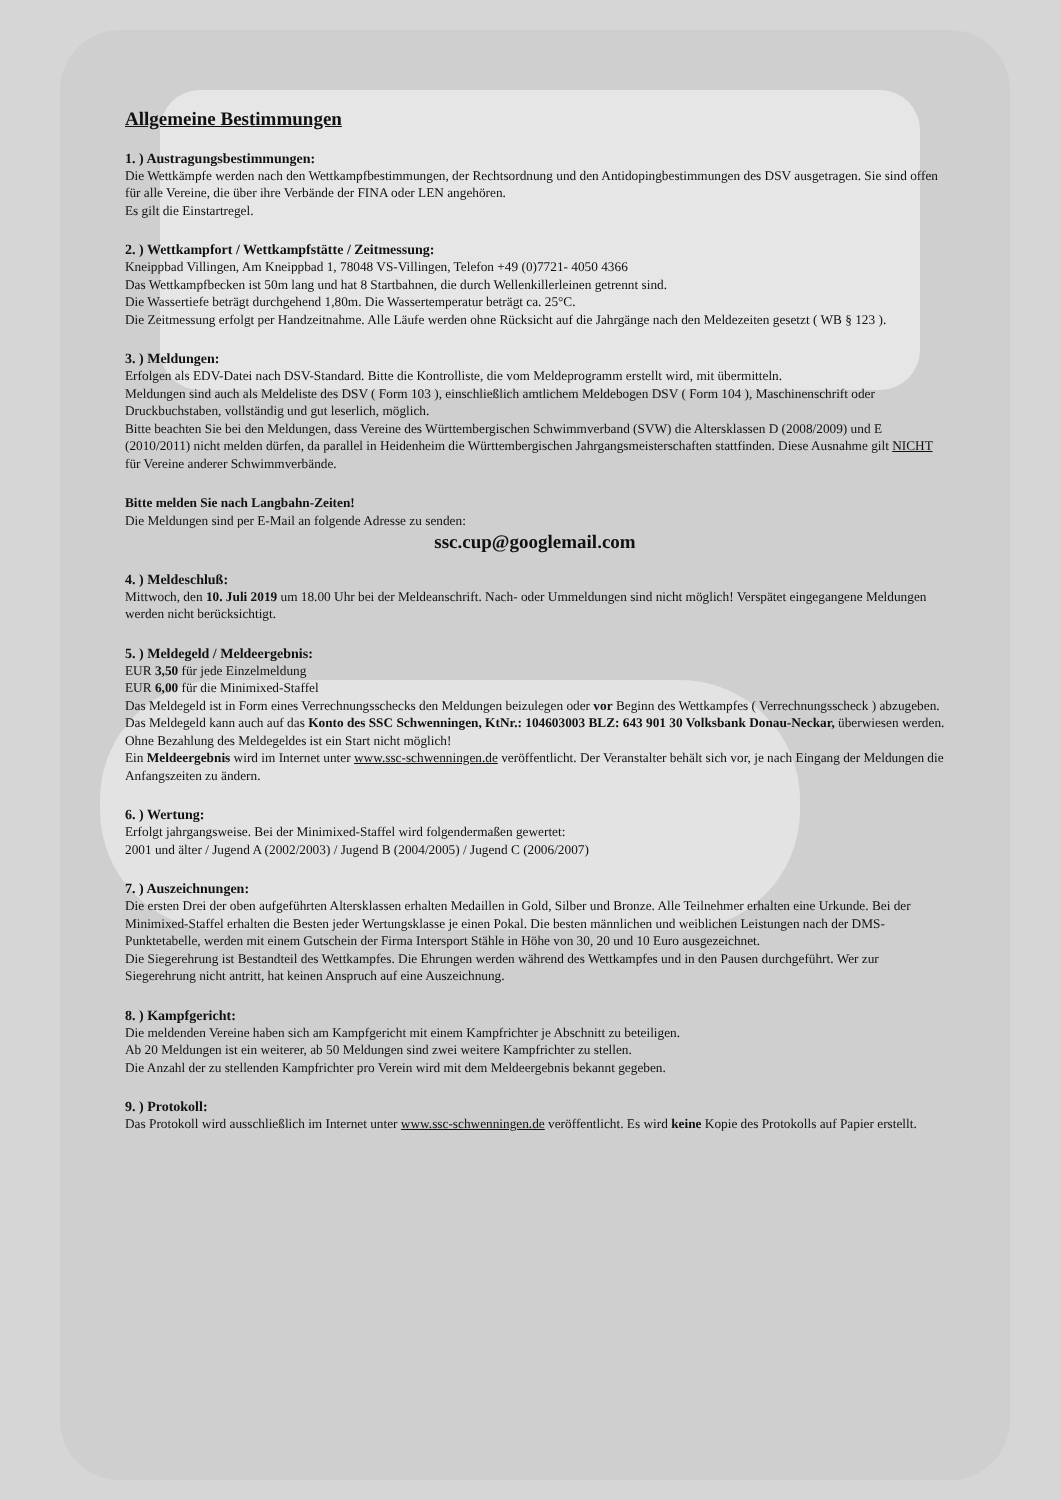Allgemeine Bestimmungen
1. ) Austragungsbestimmungen:
Die Wettkämpfe werden nach den Wettkampfbestimmungen, der Rechtsordnung und den Antidopingbestimmungen des DSV ausgetragen. Sie sind offen für alle Vereine, die über ihre Verbände der FINA oder LEN angehören.
Es gilt die Einstartregel.
2. ) Wettkampfort / Wettkampfstätte / Zeitmessung:
Kneippbad Villingen, Am Kneippbad 1, 78048 VS-Villingen, Telefon +49 (0)7721- 4050 4366
Das Wettkampfbecken ist 50m lang und hat 8 Startbahnen, die durch Wellenkillerleinen getrennt sind.
Die Wassertiefe beträgt durchgehend 1,80m. Die Wassertemperatur beträgt ca. 25°C.
Die Zeitmessung erfolgt per Handzeitnahme. Alle Läufe werden ohne Rücksicht auf die Jahrgänge nach den Meldezeiten gesetzt ( WB § 123 ).
3. ) Meldungen:
Erfolgen als EDV-Datei nach DSV-Standard. Bitte die Kontrolliste, die vom Meldeprogramm erstellt wird, mit übermitteln.
Meldungen sind auch als Meldeliste des DSV ( Form 103 ), einschließlich amtlichem Meldebogen DSV ( Form 104 ), Maschinenschrift oder Druckbuchstaben, vollständig und gut leserlich, möglich.
Bitte beachten Sie bei den Meldungen, dass Vereine des Württembergischen Schwimmverband (SVW) die Altersklassen D (2008/2009) und E (2010/2011) nicht melden dürfen, da parallel in Heidenheim die Württembergischen Jahrgangsmeisterschaften stattfinden. Diese Ausnahme gilt NICHT für Vereine anderer Schwimmverbände.
Bitte melden Sie nach Langbahn-Zeiten!
Die Meldungen sind per E-Mail an folgende Adresse zu senden:
ssc.cup@googlemail.com
4. ) Meldeschluß:
Mittwoch, den 10. Juli 2019 um 18.00 Uhr bei der Meldeanschrift. Nach- oder Ummeldungen sind nicht möglich! Verspätet eingegangene Meldungen werden nicht berücksichtigt.
5. ) Meldegeld / Meldeergebnis:
EUR 3,50 für jede Einzelmeldung
EUR 6,00 für die Minimixed-Staffel
Das Meldegeld ist in Form eines Verrechnungsschecks den Meldungen beizulegen oder vor Beginn des Wettkampfes ( Verrechnungsscheck ) abzugeben.
Das Meldegeld kann auch auf das Konto des SSC Schwenningen, KtNr.: 104603003 BLZ: 643 901 30 Volksbank Donau-Neckar, überwiesen werden. Ohne Bezahlung des Meldegeldes ist ein Start nicht möglich!
Ein Meldeergebnis wird im Internet unter www.ssc-schwenningen.de veröffentlicht. Der Veranstalter behält sich vor, je nach Eingang der Meldungen die Anfangszeiten zu ändern.
6. ) Wertung:
Erfolgt jahrgangsweise. Bei der Minimixed-Staffel wird folgendermaßen gewertet:
2001 und älter / Jugend A (2002/2003) / Jugend B (2004/2005) / Jugend C (2006/2007)
7. ) Auszeichnungen:
Die ersten Drei der oben aufgeführten Altersklassen erhalten Medaillen in Gold, Silber und Bronze. Alle Teilnehmer erhalten eine Urkunde. Bei der Minimixed-Staffel erhalten die Besten jeder Wertungsklasse je einen Pokal. Die besten männlichen und weiblichen Leistungen nach der DMS-Punktetabelle, werden mit einem Gutschein der Firma Intersport Stähle in Höhe von 30, 20 und 10 Euro ausgezeichnet.
Die Siegerehrung ist Bestandteil des Wettkampfes. Die Ehrungen werden während des Wettkampfes und in den Pausen durchgeführt. Wer zur Siegerehrung nicht antritt, hat keinen Anspruch auf eine Auszeichnung.
8. ) Kampfgericht:
Die meldenden Vereine haben sich am Kampfgericht mit einem Kampfrichter je Abschnitt zu beteiligen.
Ab 20 Meldungen ist ein weiterer, ab 50 Meldungen sind zwei weitere Kampfrichter zu stellen.
Die Anzahl der zu stellenden Kampfrichter pro Verein wird mit dem Meldeergebnis bekannt gegeben.
9. ) Protokoll:
Das Protokoll wird ausschließlich im Internet unter www.ssc-schwenningen.de veröffentlicht. Es wird keine Kopie des Protokolls auf Papier erstellt.